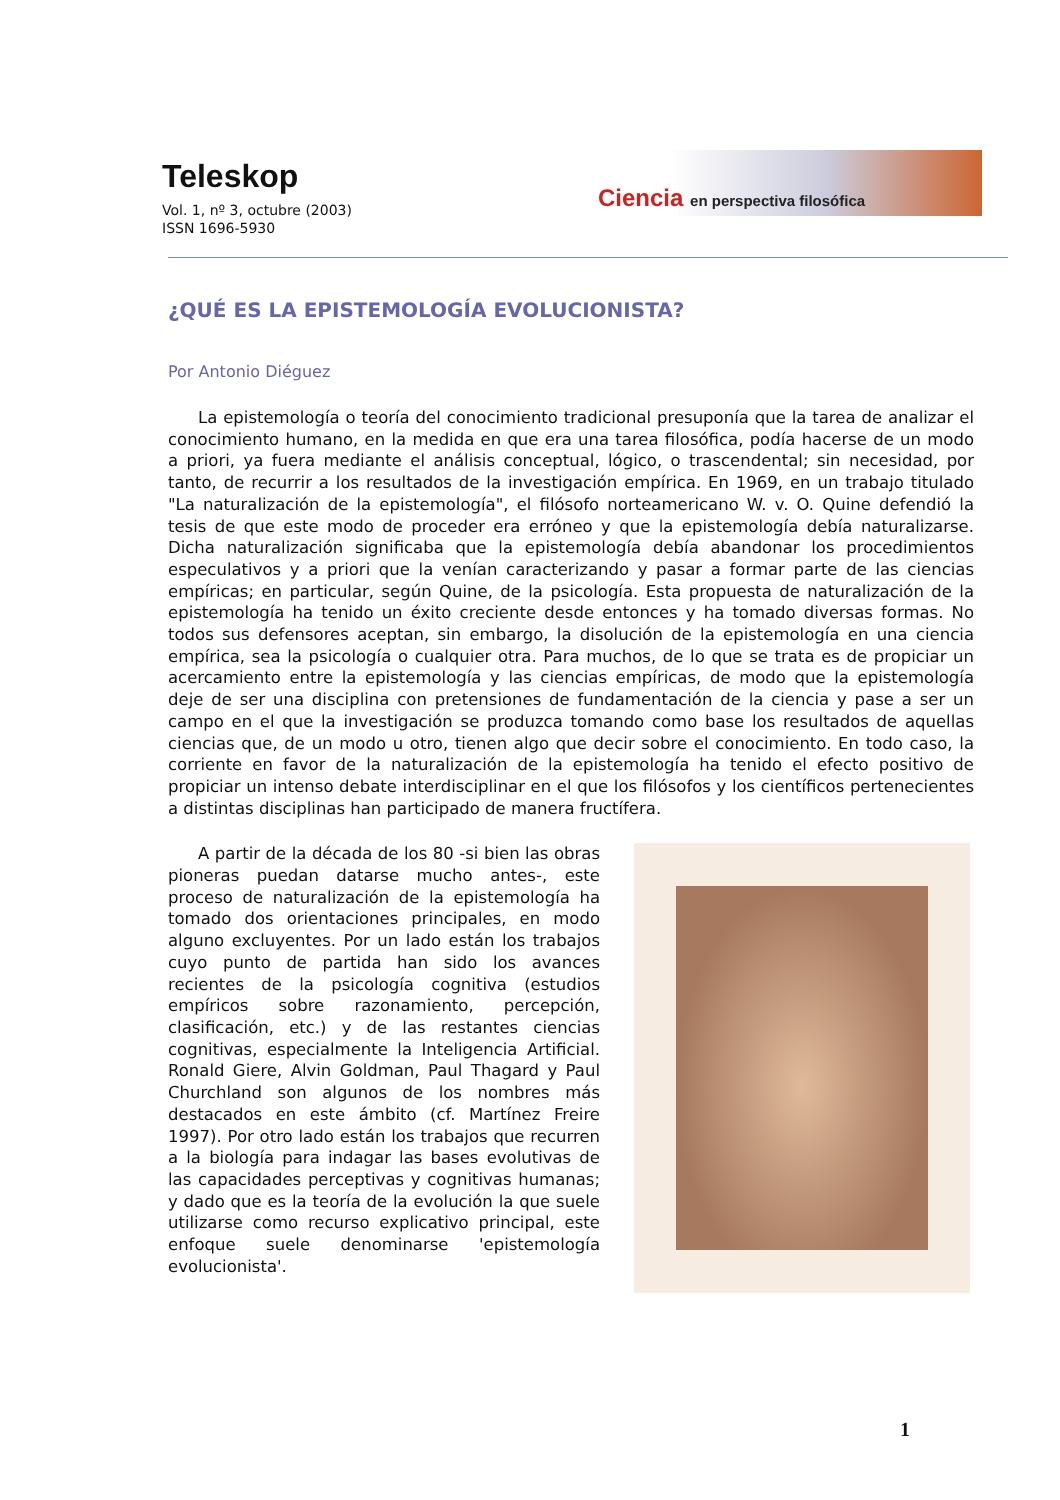Teleskop
Vol. 1, nº 3, octubre (2003)
ISSN 1696-5930
Ciencia en perspectiva filosófica
¿QUÉ ES LA EPISTEMOLOGÍA EVOLUCIONISTA?
Por Antonio Diéguez
La epistemología o teoría del conocimiento tradicional presuponía que la tarea de analizar el conocimiento humano, en la medida en que era una tarea filosófica, podía hacerse de un modo a priori, ya fuera mediante el análisis conceptual, lógico, o trascendental; sin necesidad, por tanto, de recurrir a los resultados de la investigación empírica. En 1969, en un trabajo titulado "La naturalización de la epistemología", el filósofo norteamericano W. v. O. Quine defendió la tesis de que este modo de proceder era erróneo y que la epistemología debía naturalizarse. Dicha naturalización significaba que la epistemología debía abandonar los procedimientos especulativos y a priori que la venían caracterizando y pasar a formar parte de las ciencias empíricas; en particular, según Quine, de la psicología. Esta propuesta de naturalización de la epistemología ha tenido un éxito creciente desde entonces y ha tomado diversas formas. No todos sus defensores aceptan, sin embargo, la disolución de la epistemología en una ciencia empírica, sea la psicología o cualquier otra. Para muchos, de lo que se trata es de propiciar un acercamiento entre la epistemología y las ciencias empíricas, de modo que la epistemología deje de ser una disciplina con pretensiones de fundamentación de la ciencia y pase a ser un campo en el que la investigación se produzca tomando como base los resultados de aquellas ciencias que, de un modo u otro, tienen algo que decir sobre el conocimiento. En todo caso, la corriente en favor de la naturalización de la epistemología ha tenido el efecto positivo de propiciar un intenso debate interdisciplinar en el que los filósofos y los científicos pertenecientes a distintas disciplinas han participado de manera fructífera.
A partir de la década de los 80 -si bien las obras pioneras puedan datarse mucho antes-, este proceso de naturalización de la epistemología ha tomado dos orientaciones principales, en modo alguno excluyentes. Por un lado están los trabajos cuyo punto de partida han sido los avances recientes de la psicología cognitiva (estudios empíricos sobre razonamiento, percepción, clasificación, etc.) y de las restantes ciencias cognitivas, especialmente la Inteligencia Artificial. Ronald Giere, Alvin Goldman, Paul Thagard y Paul Churchland son algunos de los nombres más destacados en este ámbito (cf. Martínez Freire 1997). Por otro lado están los trabajos que recurren a la biología para indagar las bases evolutivas de las capacidades perceptivas y cognitivas humanas; y dado que es la teoría de la evolución la que suele utilizarse como recurso explicativo principal, este enfoque suele denominarse 'epistemología evolucionista'.
1